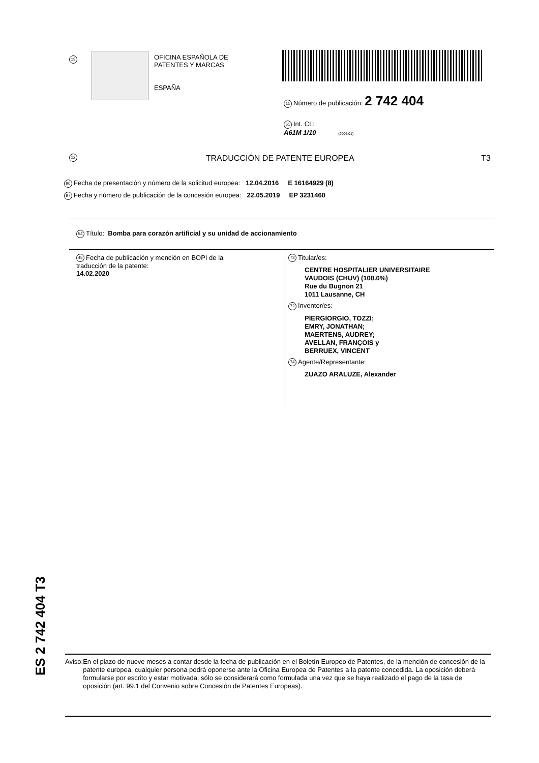19
OFICINA ESPAÑOLA DE
PATENTES Y MARCAS
ESPAÑA
11 Número de publicación: 2 742 404
51 Int. CI.:
A61M 1/10 (2006.01)
12 TRADUCCIÓN DE PATENTE EUROPEA T3
96 Fecha de presentación y número de la solicitud europea: 12.04.2016 E 16164929 (8)
97 Fecha y número de publicación de la concesión europea: 22.05.2019 EP 3231460
54 Título: Bomba para corazón artificial y su unidad de accionamiento
45 Fecha de publicación y mención en BOPI de la
traducción de la patente:
14.02.2020
73 Titular/es:
CENTRE HOSPITALIER UNIVERSITAIRE
VAUDOIS (CHUV) (100.0%)
Rue du Bugnon 21
1011 Lausanne, CH
72 Inventor/es:
PIERGIORGIO, TOZZI;
EMRY, JONATHAN;
MAERTENS, AUDREY;
AVELLAN, FRANÇOIS y
BERRUEX, VINCENT
74 Agente/Representante:
ZUAZO ARALUZE, Alexander
ES 2 742 404 T3
Aviso: En el plazo de nueve meses a contar desde la fecha de publicación en el Boletín Europeo de Patentes, de la mención de concesión de la patente europea, cualquier persona podrá oponerse ante la Oficina Europea de Patentes a la patente concedida. La oposición deberá formularse por escrito y estar motivada; sólo se considerará como formulada una vez que se haya realizado el pago de la tasa de oposición (art. 99.1 del Convenio sobre Concesión de Patentes Europeas).